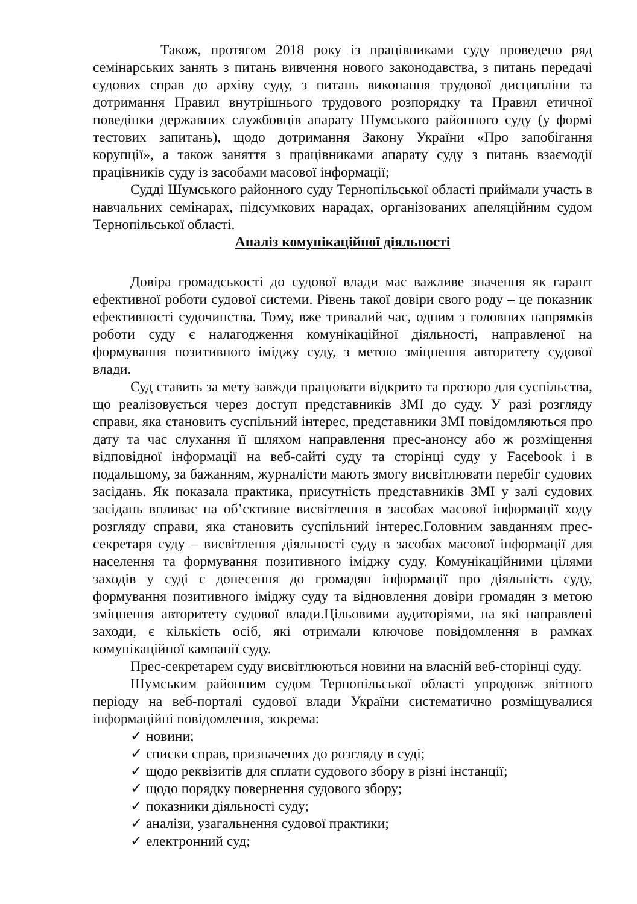Також, протягом 2018 року із працівниками суду проведено ряд семінарських занять з питань вивчення нового законодавства, з питань передачі судових справ до архіву суду, з питань виконання трудової дисципліни та дотримання Правил внутрішнього трудового розпорядку та Правил етичної поведінки державних службовців апарату Шумського районного суду (у формі тестових запитань), щодо дотримання Закону України «Про запобігання корупції», а також заняття з працівниками апарату суду з питань взаємодії працівників суду із засобами масової інформації;
Судді Шумського районного суду Тернопільської області приймали участь в навчальних семінарах, підсумкових нарадах, організованих апеляційним судом Тернопільської області.
Аналіз комунікаційної діяльності
Довіра громадськості до судової влади має важливе значення як гарант ефективної роботи судової системи. Рівень такої довіри свого роду – це показник ефективності судочинства. Тому, вже тривалий час, одним з головних напрямків роботи суду є налагодження комунікаційної діяльності, направленої на формування позитивного іміджу суду, з метою зміцнення авторитету судової влади.
Суд ставить за мету завжди працювати відкрито та прозоро для суспільства, що реалізовується через доступ представників ЗМІ до суду. У разі розгляду справи, яка становить суспільний інтерес, представники ЗМІ повідомляються про дату та час слухання її шляхом направлення прес-анонсу або ж розміщення відповідної інформації на веб-сайті суду та сторінці суду у Facebook і в подальшому, за бажанням, журналісти мають змогу висвітлювати перебіг судових засідань. Як показала практика, присутність представників ЗМІ у залі судових засідань впливає на об’єктивне висвітлення в засобах масової інформації ходу розгляду справи, яка становить суспільний інтерес.Головним завданням прес-секретаря суду – висвітлення діяльності суду в засобах масової інформації для населення та формування позитивного іміджу суду. Комунікаційними цілями заходів у суді є донесення до громадян інформації про діяльність суду, формування позитивного іміджу суду та відновлення довіри громадян з метою зміцнення авторитету судової влади.Цільовими аудиторіями, на які направлені заходи, є кількість осіб, які отримали ключове повідомлення в рамках комунікаційної кампанії суду.
Прес-секретарем суду висвітлюються новини на власній веб-сторінці суду.
Шумським районним судом Тернопільської області упродовж звітного періоду на веб-порталі судової влади України систематично розміщувалися інформаційні повідомлення, зокрема:
✓ новини;
✓ списки справ, призначених до розгляду в суді;
✓ щодо реквізитів для сплати судового збору в різні інстанції;
✓ щодо порядку повернення судового збору;
✓ показники діяльності суду;
✓ аналізи, узагальнення судової практики;
✓ електронний суд;